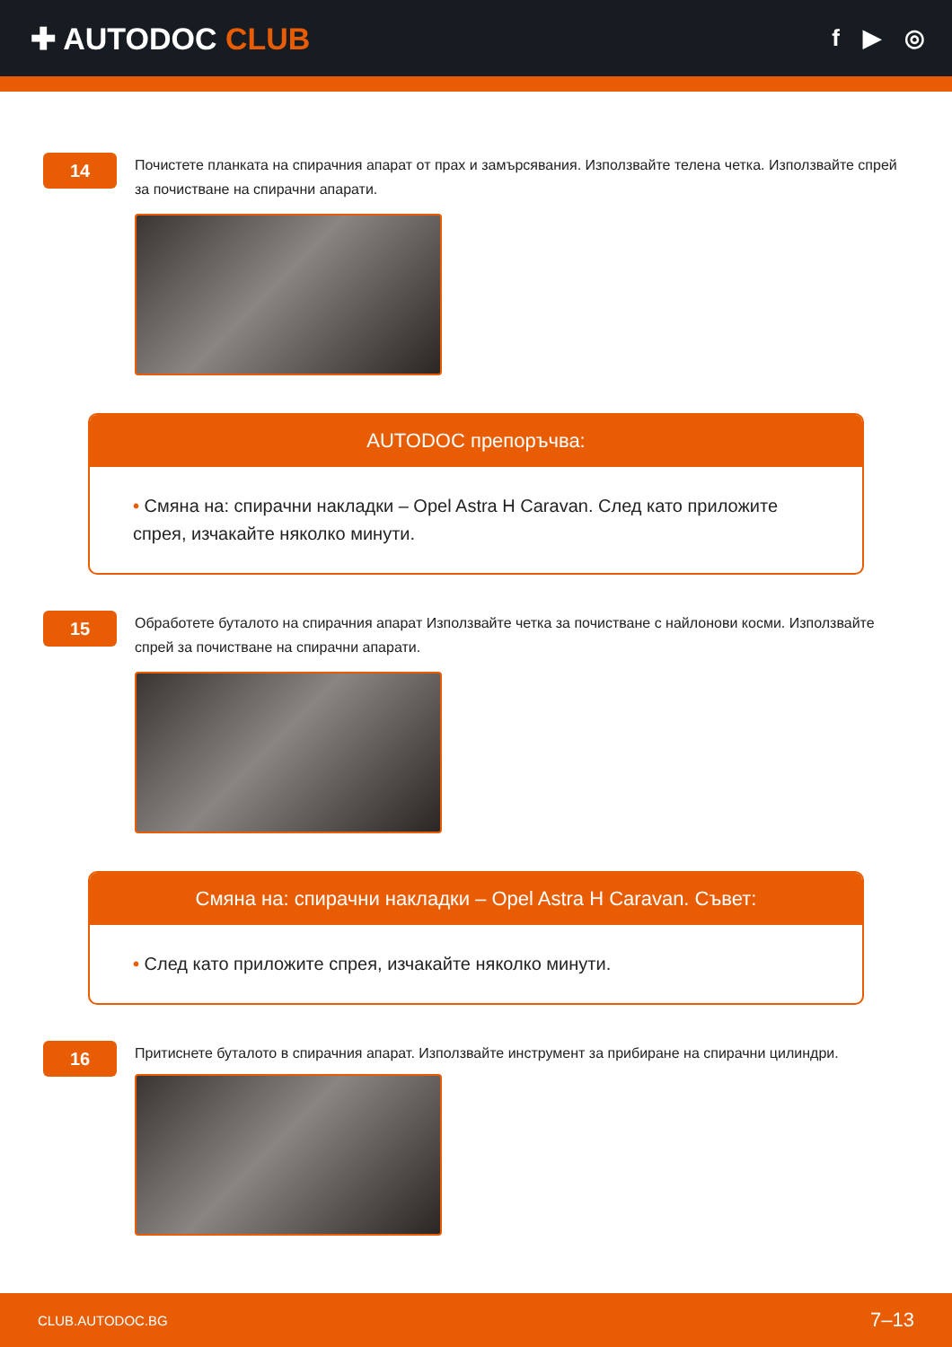✚ AUTODOC CLUB
f ▶ ◎
14
Почистете планката на спирачния апарат от прах и замърсявания. Използвайте телена четка. Използвайте спрей за почистване на спирачни апарати.
AUTODOC препоръчва:
• Смяна на: спирачни накладки – Opel Astra H Caravan. След като приложите спрея, изчакайте няколко минути.
15
Обработете буталото на спирачния апарат Използвайте четка за почистване с найлонови косми. Използвайте спрей за почистване на спирачни апарати.
Смяна на: спирачни накладки – Opel Astra H Caravan. Съвет:
• След като приложите спрея, изчакайте няколко минути.
16
Притиснете буталото в спирачния апарат. Използвайте инструмент за прибиране на спирачни цилиндри.
CLUB.AUTODOC.BG 7–13